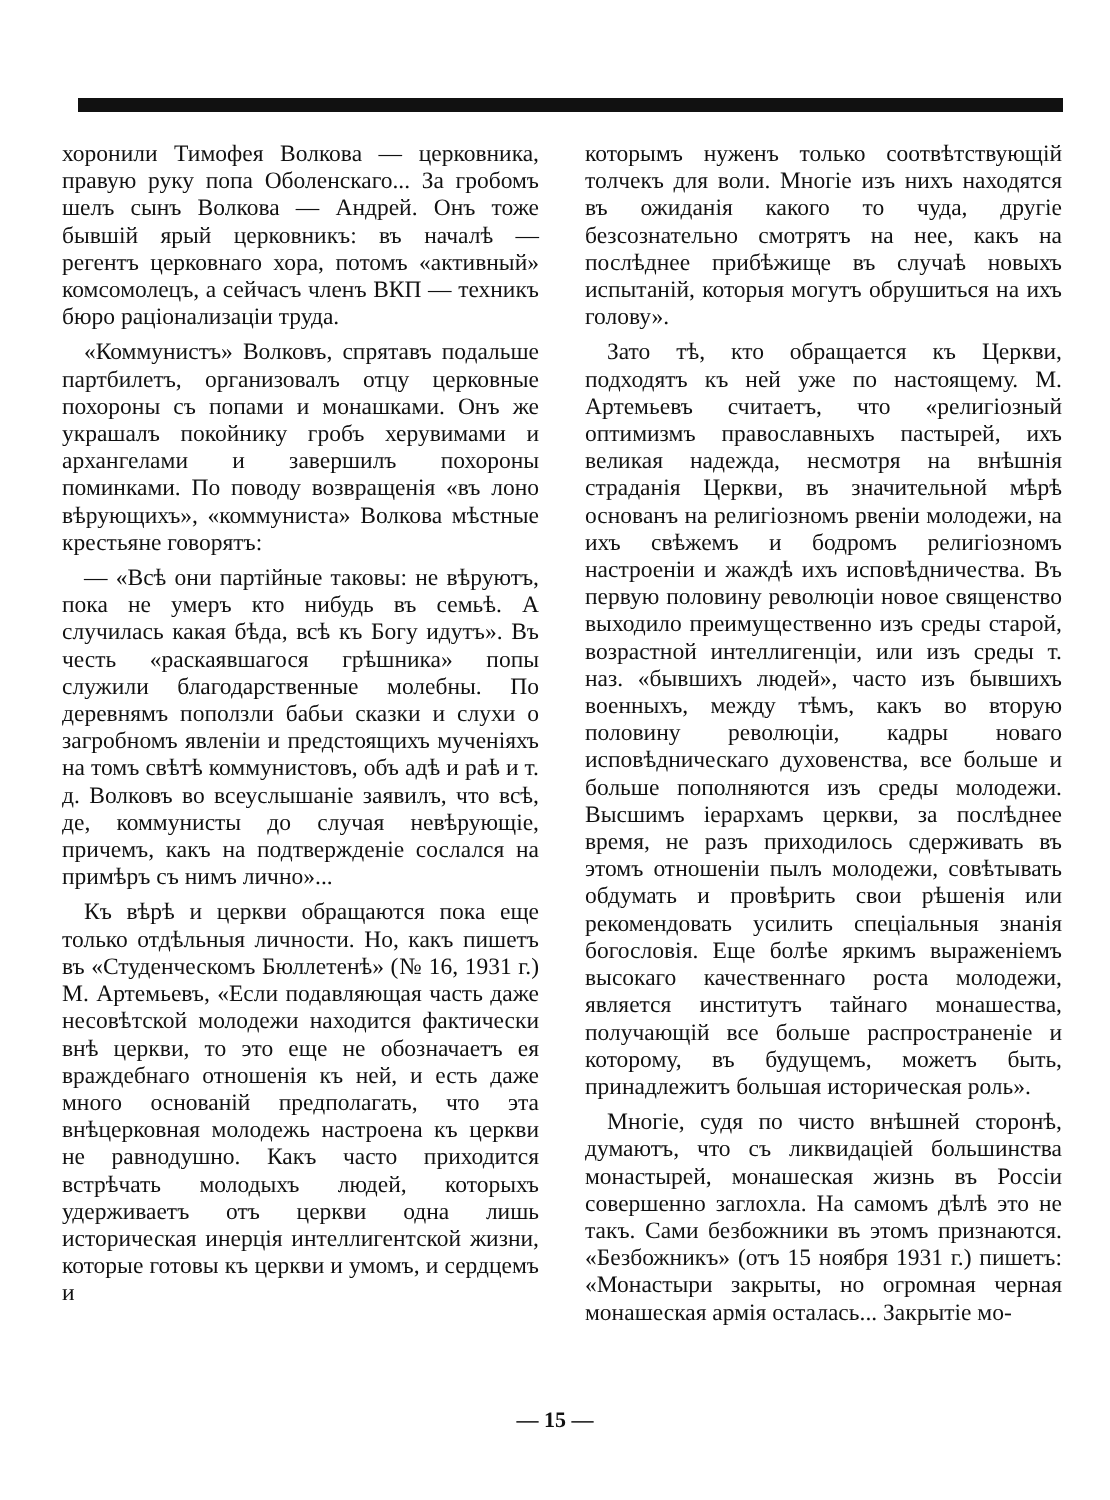хоронили Тимофея Волкова — церковника, правую руку попа Оболенскаго... За гробомъ шелъ сынъ Волкова — Андрей. Онъ тоже бывшій ярый церковникъ: въ началѣ — регентъ церковнаго хора, потомъ «активный» комсомолецъ, а сейчасъ членъ ВКП — техникъ бюро раціонализаціи труда.
«Коммунистъ» Волковъ, спрятавъ подальше партбилетъ, организовалъ отцу церковные похороны съ попами и монашками. Онъ же украшалъ покойнику гробъ херувимами и архангелами и завершилъ похороны поминками. По поводу возвращенія «въ лоно вѣрующихъ», «коммуниста» Волкова мѣстные крестьяне говорятъ:
— «Всѣ они партійные таковы: не вѣруютъ, пока не умеръ кто нибудь въ семьѣ. А случилась какая бѣда, всѣ къ Богу идутъ». Въ честь «раскаявшагося грѣшника» попы служили благодарственные молебны. По деревнямъ поползли бабьи сказки и слухи о загробномъ явленіи и предстоящихъ мученіяхъ на томъ свѣтѣ коммунистовъ, объ адѣ и раѣ и т. д. Волковъ во всеуслышаніе заявилъ, что всѣ, де, коммунисты до случая невѣрующіе, причемъ, какъ на подтвержденіе сослался на примѣръ съ нимъ лично»...
Къ вѣрѣ и церкви обращаются пока еще только отдѣльныя личности. Но, какъ пишетъ въ «Студенческомъ Бюллетенѣ» (№ 16, 1931 г.) М. Артемьевъ, «Если подавляющая часть даже несовѣтской молодежи находится фактически внѣ церкви, то это еще не обозначаетъ ея враждебнаго отношенія къ ней, и есть даже много основаній предполагать, что эта внѣцерковная молодежь настроена къ церкви не равнодушно. Какъ часто приходится встрѣчать молодыхъ людей, которыхъ удерживаетъ отъ церкви одна лишь историческая инерція интеллигентской жизни, которые готовы къ церкви и умомъ, и сердцемъ и
которымъ нуженъ только соотвѣтствующій толчекъ для воли. Многіе изъ нихъ находятся въ ожиданія какого то чуда, другіе безсознательно смотрятъ на нее, какъ на послѣднее прибѣжище въ случаѣ новыхъ испытаній, которыя могутъ обрушиться на ихъ голову».
Зато тѣ, кто обращается къ Церкви, подходятъ къ ней уже по настоящему. М. Артемьевъ считаетъ, что «религіозный оптимизмъ православныхъ пастырей, ихъ великая надежда, несмотря на внѣшнія страданія Церкви, въ значительной мѣрѣ основанъ на религіозномъ рвеніи молодежи, на ихъ свѣжемъ и бодромъ религіозномъ настроеніи и жаждѣ ихъ исповѣдничества. Въ первую половину революціи новое священство выходило преимущественно изъ среды старой, возрастной интеллигенціи, или изъ среды т. наз. «бывшихъ людей», часто изъ бывшихъ военныхъ, между тѣмъ, какъ во вторую половину революціи, кадры новаго исповѣдническаго духовенства, все больше и больше пополняются изъ среды молодежи. Высшимъ іерархамъ церкви, за послѣднее время, не разъ приходилось сдерживать въ этомъ отношеніи пылъ молодежи, совѣтывать обдумать и провѣрить свои рѣшенія или рекомендовать усилить спеціальныя знанія богословія. Еще болѣе яркимъ выраженіемъ высокаго качественнаго роста молодежи, является институтъ тайнаго монашества, получающій все больше распространеніе и которому, въ будущемъ, можетъ быть, принадлежитъ большая историческая роль».
Многіе, судя по чисто внѣшней сторонѣ, думаютъ, что съ ликвидаціей большинства монастырей, монашеская жизнь въ Россіи совершенно заглохла. На самомъ дѣлѣ это не такъ. Сами безбожники въ этомъ признаются. «Безбожникъ» (отъ 15 ноября 1931 г.) пишетъ: «Монастыри закрыты, но огромная черная монашеская армія осталась... Закрытіе мо-
— 15 —